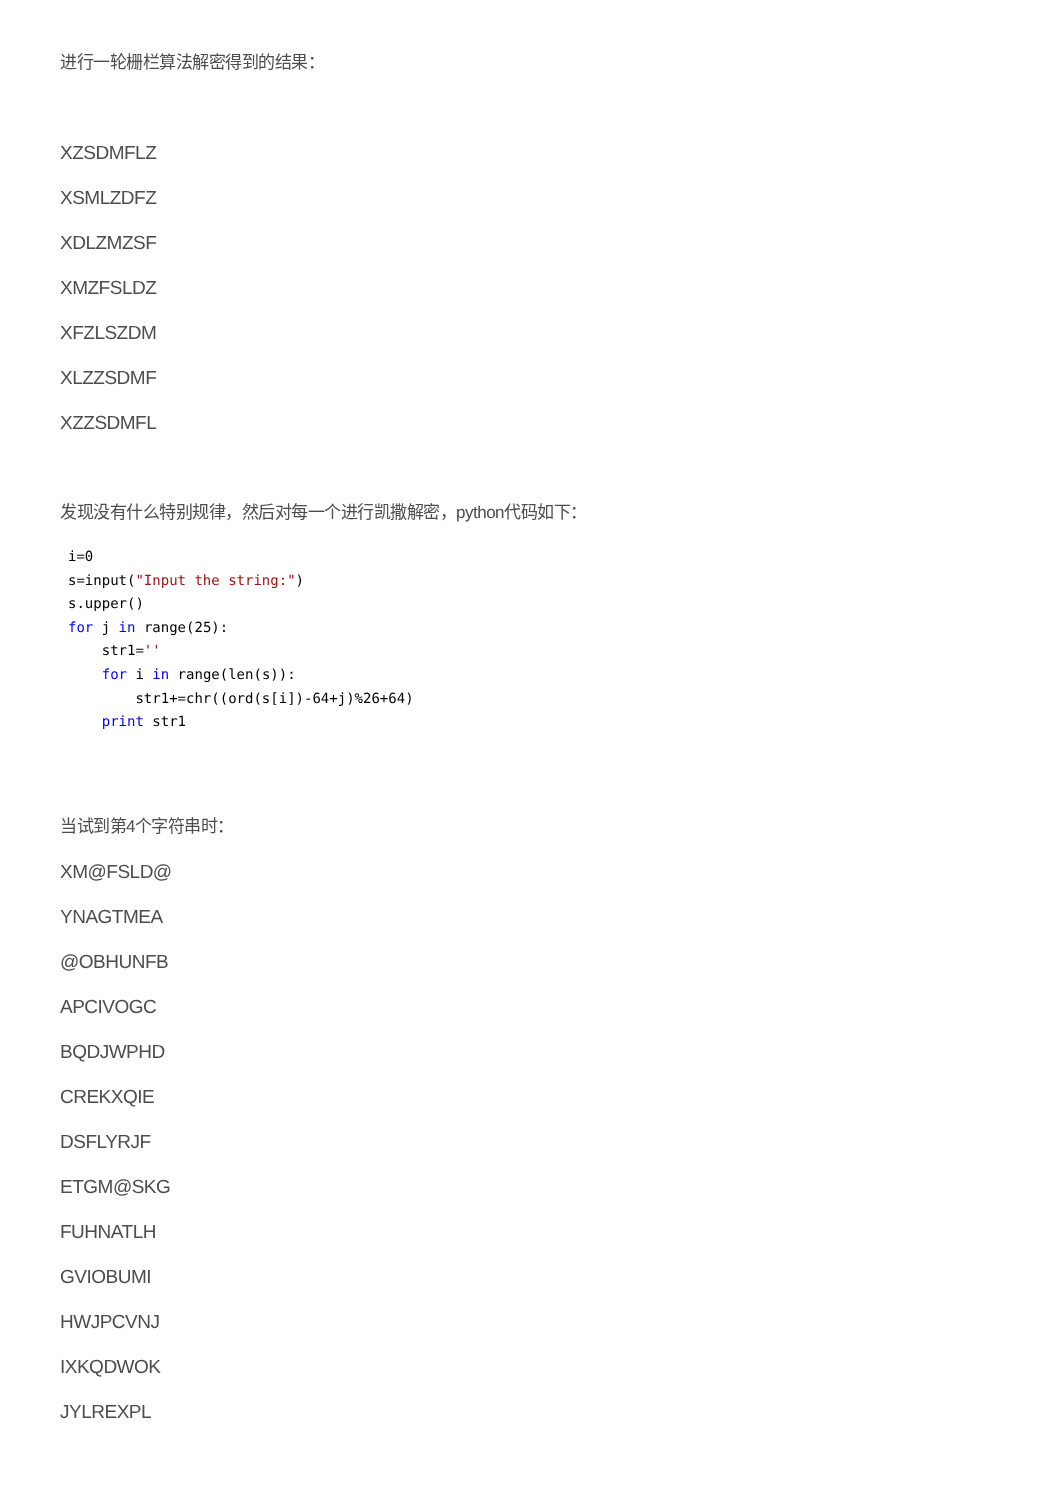进行一轮栅栏算法解密得到的结果：
XZSDMFLZ
XSMLZDFZ
XDLZMZSF
XMZFSLDZ
XFZLSZDM
XLZZSDMF
XZZSDMFL
发现没有什么特别规律，然后对每一个进行凯撒解密，python代码如下：
i=0
s=input("Input the string:")
s.upper()
for j in range(25):
    str1=''
    for i in range(len(s)):
        str1+=chr((ord(s[i])-64+j)%26+64)
    print str1
当试到第4个字符串时：
XM@FSLD@
YNAGTMEA
@OBHUNFB
APCIVOGC
BQDJWPHD
CREKXQIE
DSFLYRJF
ETGM@SKG
FUHNATLH
GVIOBUMI
HWJPCVNJ
IXKQDWOK
JYLREXPL